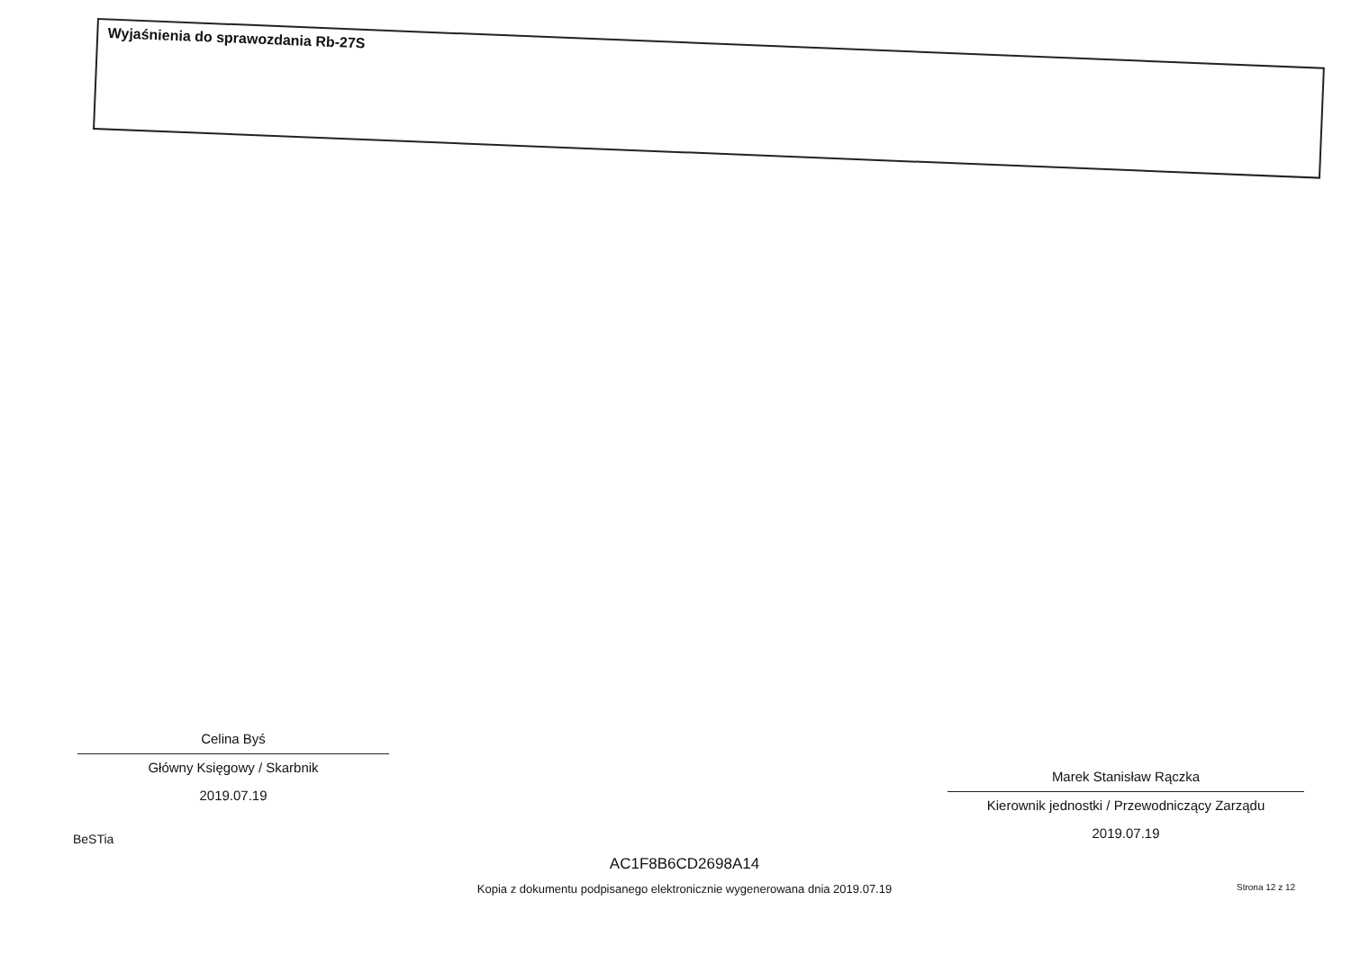Wyjaśnienia do sprawozdania Rb-27S
Celina Byś
Główny Księgowy / Skarbnik
2019.07.19
Marek Stanisław Rączka
Kierownik jednostki / Przewodniczący Zarządu
2019.07.19
BeSTia
AC1F8B6CD2698A14
Kopia z dokumentu podpisanego elektronicznie wygenerowana dnia 2019.07.19
Strona 12 z 12